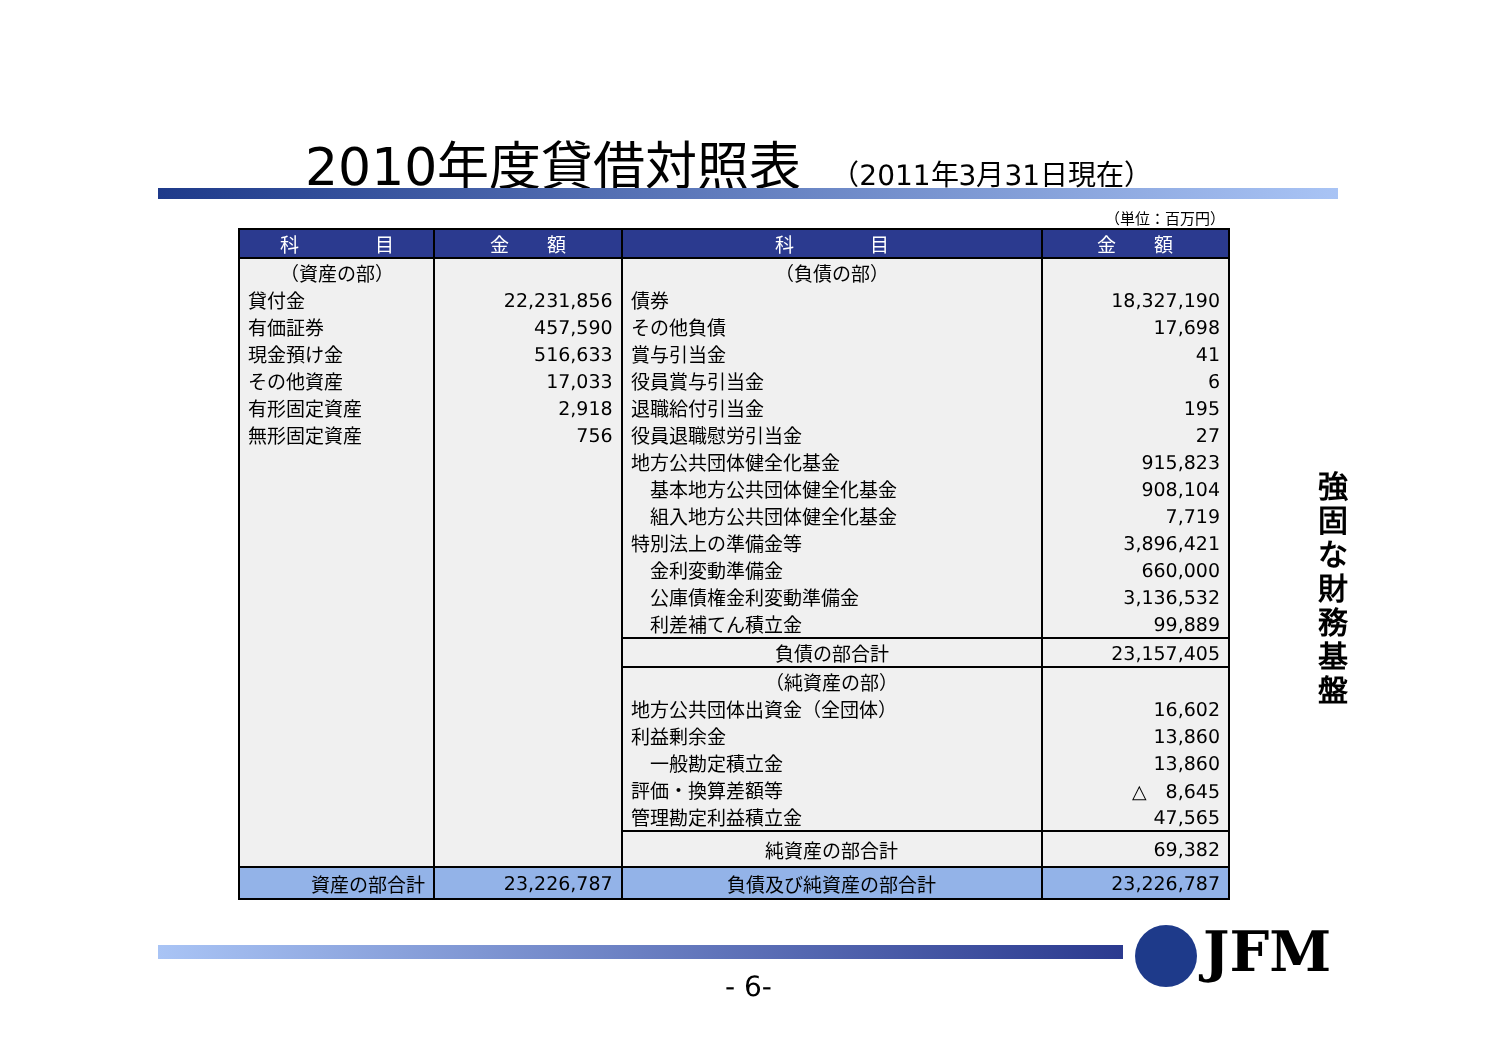2010年度貸借対照表 （2011年3月31日現在）
（単位：百万円）
| 科 目 | 金 額 | 科 目 | 金 額 |
| --- | --- | --- | --- |
| （資産の部） | | （負債の部） | |
| 貸付金 | 22,231,856 | 債券 | 18,327,190 |
| 有価証券 | 457,590 | その他負債 | 17,698 |
| 現金預け金 | 516,633 | 賞与引当金 | 41 |
| その他資産 | 17,033 | 役員賞与引当金 | 6 |
| 有形固定資産 | 2,918 | 退職給付引当金 | 195 |
| 無形固定資産 | 756 | 役員退職慰労引当金 | 27 |
| | | 地方公共団体健全化基金 | 915,823 |
| | | 基本地方公共団体健全化基金 | 908,104 |
| | | 組入地方公共団体健全化基金 | 7,719 |
| | | 特別法上の準備金等 | 3,896,421 |
| | | 金利変動準備金 | 660,000 |
| | | 公庫債権金利変動準備金 | 3,136,532 |
| | | 利差補てん積立金 | 99,889 |
| | | 負債の部合計 | 23,157,405 |
| | | （純資産の部） | |
| | | 地方公共団体出資金（全団体） | 16,602 |
| | | 利益剰余金 | 13,860 |
| | | 一般勘定積立金 | 13,860 |
| | | 評価・換算差額等 | △ 8,645 |
| | | 管理勘定利益積立金 | 47,565 |
| | | 純資産の部合計 | 69,382 |
| 資産の部合計 | 23,226,787 | 負債及び純資産の部合計 | 23,226,787 |
強固な財務基盤
- 6-
JFM